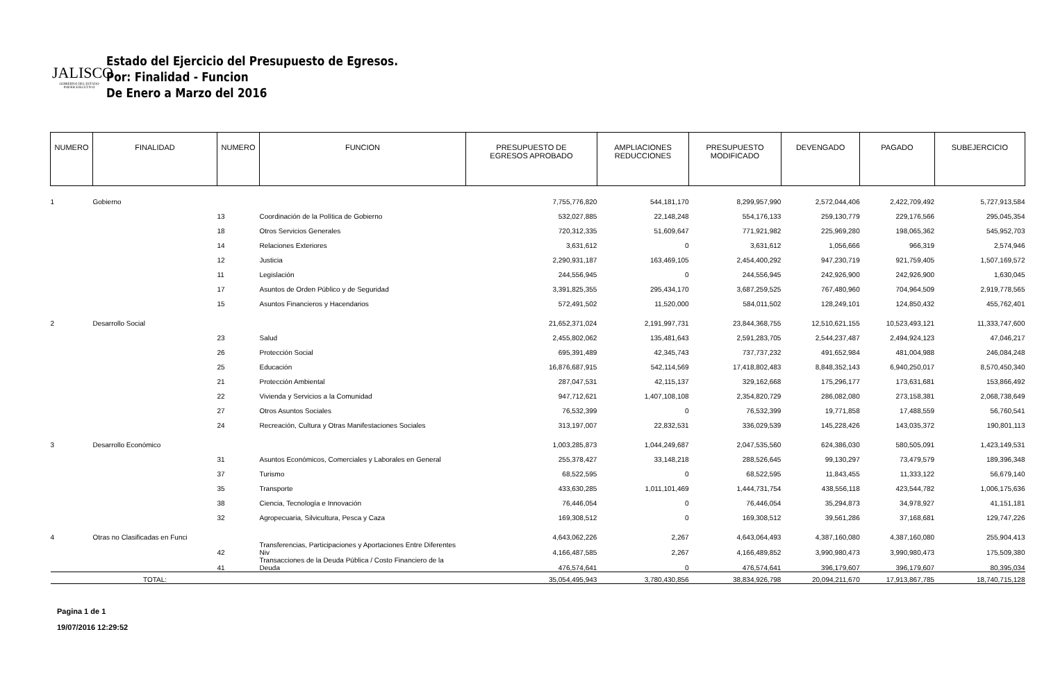JALISCO
GOBIERNO DEL ESTADO
PODER EJECUTIVO
Estado del Ejercicio del Presupuesto de Egresos.
Por: Finalidad - Funcion
De Enero a Marzo del 2016
| NUMERO | FINALIDAD | NUMERO | FUNCION | PRESUPUESTO DE EGRESOS APROBADO | AMPLIACIONES REDUCCIONES | PRESUPUESTO MODIFICADO | DEVENGADO | PAGADO | SUBEJERCICIO |
| --- | --- | --- | --- | --- | --- | --- | --- | --- | --- |
| 1 | Gobierno | | | 7,755,776,820 | 544,181,170 | 8,299,957,990 | 2,572,044,406 | 2,422,709,492 | 5,727,913,584 |
| | | 13 | Coordinación de la Política de Gobierno | 532,027,885 | 22,148,248 | 554,176,133 | 259,130,779 | 229,176,566 | 295,045,354 |
| | | 18 | Otros Servicios Generales | 720,312,335 | 51,609,647 | 771,921,982 | 225,969,280 | 198,065,362 | 545,952,703 |
| | | 14 | Relaciones Exteriores | 3,631,612 | 0 | 3,631,612 | 1,056,666 | 966,319 | 2,574,946 |
| | | 12 | Justicia | 2,290,931,187 | 163,469,105 | 2,454,400,292 | 947,230,719 | 921,759,405 | 1,507,169,572 |
| | | 11 | Legislación | 244,556,945 | 0 | 244,556,945 | 242,926,900 | 242,926,900 | 1,630,045 |
| | | 17 | Asuntos de Orden Público y de Seguridad | 3,391,825,355 | 295,434,170 | 3,687,259,525 | 767,480,960 | 704,964,509 | 2,919,778,565 |
| | | 15 | Asuntos Financieros y Hacendarios | 572,491,502 | 11,520,000 | 584,011,502 | 128,249,101 | 124,850,432 | 455,762,401 |
| 2 | Desarrollo Social | | | 21,652,371,024 | 2,191,997,731 | 23,844,368,755 | 12,510,621,155 | 10,523,493,121 | 11,333,747,600 |
| | | 23 | Salud | 2,455,802,062 | 135,481,643 | 2,591,283,705 | 2,544,237,487 | 2,494,924,123 | 47,046,217 |
| | | 26 | Protección Social | 695,391,489 | 42,345,743 | 737,737,232 | 491,652,984 | 481,004,988 | 246,084,248 |
| | | 25 | Educación | 16,876,687,915 | 542,114,569 | 17,418,802,483 | 8,848,352,143 | 6,940,250,017 | 8,570,450,340 |
| | | 21 | Protección Ambiental | 287,047,531 | 42,115,137 | 329,162,668 | 175,296,177 | 173,631,681 | 153,866,492 |
| | | 22 | Vivienda y Servicios a la Comunidad | 947,712,621 | 1,407,108,108 | 2,354,820,729 | 286,082,080 | 273,158,381 | 2,068,738,649 |
| | | 27 | Otros Asuntos Sociales | 76,532,399 | 0 | 76,532,399 | 19,771,858 | 17,488,559 | 56,760,541 |
| | | 24 | Recreación, Cultura y Otras Manifestaciones Sociales | 313,197,007 | 22,832,531 | 336,029,539 | 145,228,426 | 143,035,372 | 190,801,113 |
| 3 | Desarrollo Económico | | | 1,003,285,873 | 1,044,249,687 | 2,047,535,560 | 624,386,030 | 580,505,091 | 1,423,149,531 |
| | | 31 | Asuntos Económicos, Comerciales y Laborales en General | 255,378,427 | 33,148,218 | 288,526,645 | 99,130,297 | 73,479,579 | 189,396,348 |
| | | 37 | Turismo | 68,522,595 | 0 | 68,522,595 | 11,843,455 | 11,333,122 | 56,679,140 |
| | | 35 | Transporte | 433,630,285 | 1,011,101,469 | 1,444,731,754 | 438,556,118 | 423,544,782 | 1,006,175,636 |
| | | 38 | Ciencia, Tecnología e Innovación | 76,446,054 | 0 | 76,446,054 | 35,294,873 | 34,978,927 | 41,151,181 |
| | | 32 | Agropecuaria, Silvicultura, Pesca y Caza | 169,308,512 | 0 | 169,308,512 | 39,561,286 | 37,168,681 | 129,747,226 |
| 4 | Otras no Clasificadas en Funci | | | 4,643,062,226 | 2,267 | 4,643,064,493 | 4,387,160,080 | 4,387,160,080 | 255,904,413 |
| | | 42 | Transferencias, Participaciones y Aportaciones Entre Diferentes Niv | 4,166,487,585 | 2,267 | 4,166,489,852 | 3,990,980,473 | 3,990,980,473 | 175,509,380 |
| | | 41 | Transacciones de la Deuda Pública / Costo Financiero de la Deuda | 476,574,641 | 0 | 476,574,641 | 396,179,607 | 396,179,607 | 80,395,034 |
| | TOTAL: | | | 35,054,495,943 | 3,780,430,856 | 38,834,926,798 | 20,094,211,670 | 17,913,867,785 | 18,740,715,128 |
Pagina 1 de 1
19/07/2016 12:29:52